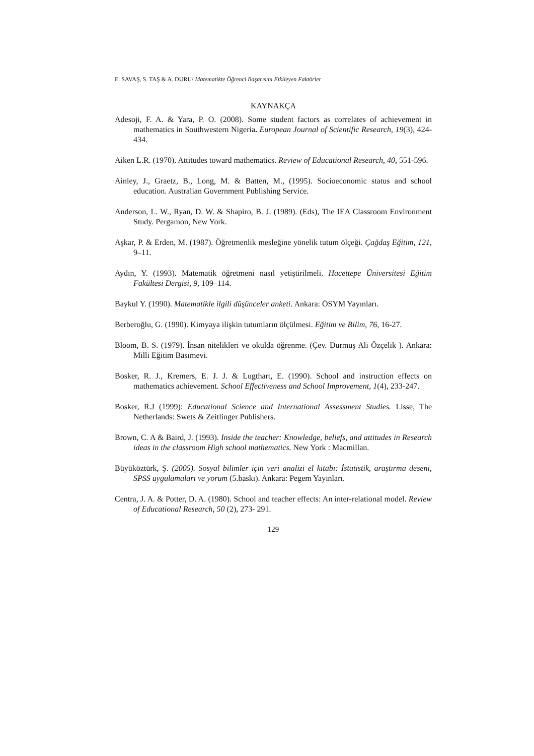E. SAVAŞ, S. TAŞ & A. DURU/ Matematikte Öğrenci Başarısını Etkileyen Faktörler
KAYNAKÇA
Adesoji, F. A. & Yara, P. O. (2008). Some student factors as correlates of achievement in mathematics in Southwestern Nigeria. European Journal of Scientific Research, 19(3), 424-434.
Aiken L.R. (1970). Attitudes toward mathematics. Review of Educational Research, 40, 551-596.
Ainley, J., Graetz, B., Long, M. & Batten, M., (1995). Socioeconomic status and school education. Australian Government Publishing Service.
Anderson, L. W., Ryan, D. W. & Shapiro, B. J. (1989). (Eds), The IEA Classroom Environment Study. Pergamon, New York.
Aşkar, P. & Erden, M. (1987). Öğretmenlik mesleğine yönelik tutum ölçeği. Çağdaş Eğitim, 121, 9–11.
Aydın, Y. (1993). Matematik öğretmeni nasıl yetiştirilmeli. Hacettepe Üniversitesi Eğitim Fakültesi Dergisi, 9, 109–114.
Baykul Y. (1990). Matematikle ilgili düşünceler anketi. Ankara: ÖSYM Yayınları.
Berberoğlu, G. (1990). Kimyaya ilişkin tutumların ölçülmesi. Eğitim ve Bilim, 76, 16-27.
Bloom, B. S. (1979). İnsan nitelikleri ve okulda öğrenme. (Çev. Durmuş Ali Özçelik ). Ankara: Milli Eğitim Basımevi.
Bosker, R. J., Kremers, E. J. J. & Lugthart, E. (1990). School and instruction effects on mathematics achievement. School Effectiveness and School Improvement, 1(4), 233-247.
Bosker, R.J (1999): Educational Science and International Assessment Studies. Lisse, The Netherlands: Swets & Zeitlinger Publishers.
Brown, C. A & Baird, J. (1993). Inside the teacher: Knowledge, beliefs, and attitudes in Research ideas in the classroom High school mathematics. New York : Macmillan.
Büyüköztürk, Ş. (2005). Sosyal bilimler için veri analizi el kitabı: İstatistik, araştırma deseni, SPSS uygulamaları ve yorum (5.baskı). Ankara: Pegem Yayınları.
Centra, J. A. & Potter, D. A. (1980). School and teacher effects: An inter-relational model. Review of Educational Research, 50 (2), 273- 291.
129